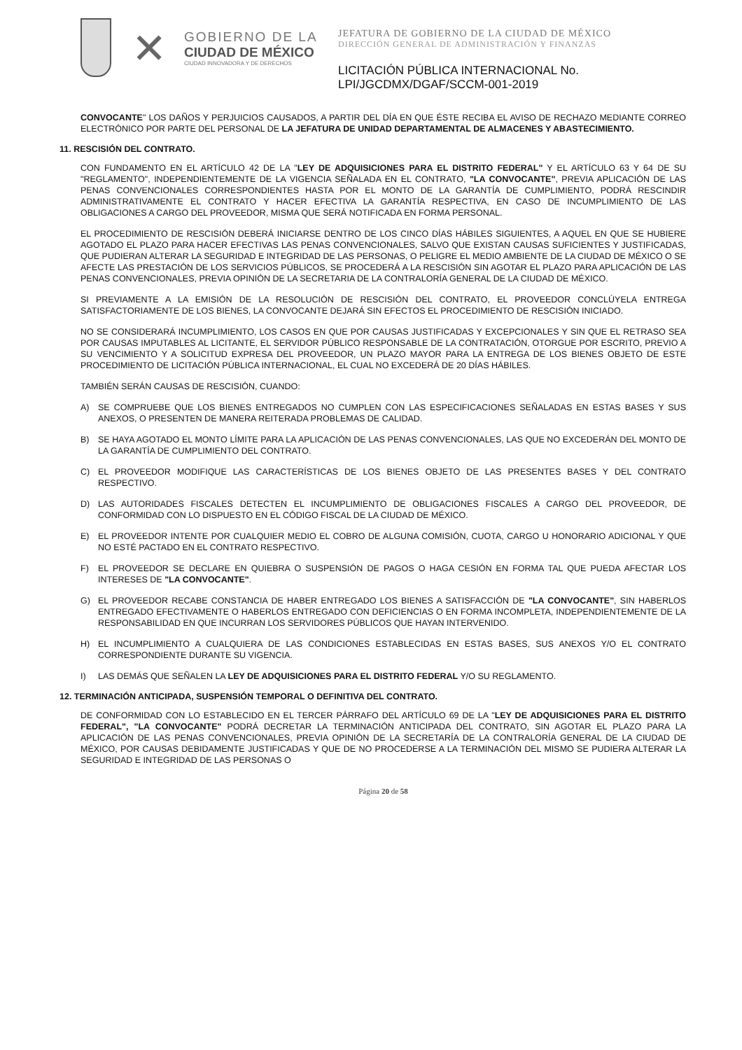✕
GOBIERNO DE LA
CIUDAD DE MÉXICO
CIUDAD INNOVADORA Y DE DERECHOS
JEFATURA DE GOBIERNO DE LA CIUDAD DE MÉXICO
DIRECCIÓN GENERAL DE ADMINISTRACIÓN Y FINANZAS
LICITACIÓN PÚBLICA INTERNACIONAL No.
LPI/JGCDMX/DGAF/SCCM-001-2019
CONVOCANTE" LOS DAÑOS Y PERJUICIOS CAUSADOS, A PARTIR DEL DÍA EN QUE ÉSTE RECIBA EL AVISO DE RECHAZO MEDIANTE CORREO ELECTRÓNICO POR PARTE DEL PERSONAL DE LA JEFATURA DE UNIDAD DEPARTAMENTAL DE ALMACENES Y ABASTECIMIENTO.
11. RESCISIÓN DEL CONTRATO.
CON FUNDAMENTO EN EL ARTÍCULO 42 DE LA "LEY DE ADQUISICIONES PARA EL DISTRITO FEDERAL" Y EL ARTÍCULO 63 Y 64 DE SU "REGLAMENTO", INDEPENDIENTEMENTE DE LA VIGENCIA SEÑALADA EN EL CONTRATO, "LA CONVOCANTE", PREVIA APLICACIÓN DE LAS PENAS CONVENCIONALES CORRESPONDIENTES HASTA POR EL MONTO DE LA GARANTÍA DE CUMPLIMIENTO, PODRÁ RESCINDIR ADMINISTRATIVAMENTE EL CONTRATO Y HACER EFECTIVA LA GARANTÍA RESPECTIVA, EN CASO DE INCUMPLIMIENTO DE LAS OBLIGACIONES A CARGO DEL PROVEEDOR, MISMA QUE SERÁ NOTIFICADA EN FORMA PERSONAL.
EL PROCEDIMIENTO DE RESCISIÓN DEBERÁ INICIARSE DENTRO DE LOS CINCO DÍAS HÁBILES SIGUIENTES, A AQUEL EN QUE SE HUBIERE AGOTADO EL PLAZO PARA HACER EFECTIVAS LAS PENAS CONVENCIONALES, SALVO QUE EXISTAN CAUSAS SUFICIENTES Y JUSTIFICADAS, QUE PUDIERAN ALTERAR LA SEGURIDAD E INTEGRIDAD DE LAS PERSONAS, O PELIGRE EL MEDIO AMBIENTE DE LA CIUDAD DE MÉXICO O SE AFECTE LAS PRESTACIÓN DE LOS SERVICIOS PÚBLICOS, SE PROCEDERÁ A LA RESCISIÓN SIN AGOTAR EL PLAZO PARA APLICACIÓN DE LAS PENAS CONVENCIONALES, PREVIA OPINIÓN DE LA SECRETARIA DE LA CONTRALORÍA GENERAL DE LA CIUDAD DE MÉXICO.
SI PREVIAMENTE A LA EMISIÓN DE LA RESOLUCIÓN DE RESCISIÓN DEL CONTRATO, EL PROVEEDOR CONCLÚYELA ENTREGA SATISFACTORIAMENTE DE LOS BIENES, LA CONVOCANTE DEJARÁ SIN EFECTOS EL PROCEDIMIENTO DE RESCISIÓN INICIADO.
NO SE CONSIDERARÁ INCUMPLIMIENTO, LOS CASOS EN QUE POR CAUSAS JUSTIFICADAS Y EXCEPCIONALES Y SIN QUE EL RETRASO SEA POR CAUSAS IMPUTABLES AL LICITANTE, EL SERVIDOR PÚBLICO RESPONSABLE DE LA CONTRATACIÓN, OTORGUE POR ESCRITO, PREVIO A SU VENCIMIENTO Y A SOLICITUD EXPRESA DEL PROVEEDOR, UN PLAZO MAYOR PARA LA ENTREGA DE LOS BIENES OBJETO DE ESTE PROCEDIMIENTO DE LICITACIÓN PÚBLICA INTERNACIONAL, EL CUAL NO EXCEDERÁ DE 20 DÍAS HÁBILES.
TAMBIÉN SERÁN CAUSAS DE RESCISIÓN, CUANDO:
A) SE COMPRUEBE QUE LOS BIENES ENTREGADOS NO CUMPLEN CON LAS ESPECIFICACIONES SEÑALADAS EN ESTAS BASES Y SUS ANEXOS, O PRESENTEN DE MANERA REITERADA PROBLEMAS DE CALIDAD.
B) SE HAYA AGOTADO EL MONTO LÍMITE PARA LA APLICACIÓN DE LAS PENAS CONVENCIONALES, LAS QUE NO EXCEDERÁN DEL MONTO DE LA GARANTÍA DE CUMPLIMIENTO DEL CONTRATO.
C) EL PROVEEDOR MODIFIQUE LAS CARACTERÍSTICAS DE LOS BIENES OBJETO DE LAS PRESENTES BASES Y DEL CONTRATO RESPECTIVO.
D) LAS AUTORIDADES FISCALES DETECTEN EL INCUMPLIMIENTO DE OBLIGACIONES FISCALES A CARGO DEL PROVEEDOR, DE CONFORMIDAD CON LO DISPUESTO EN EL CÓDIGO FISCAL DE LA CIUDAD DE MÉXICO.
E) EL PROVEEDOR INTENTE POR CUALQUIER MEDIO EL COBRO DE ALGUNA COMISIÓN, CUOTA, CARGO U HONORARIO ADICIONAL Y QUE NO ESTÉ PACTADO EN EL CONTRATO RESPECTIVO.
F) EL PROVEEDOR SE DECLARE EN QUIEBRA O SUSPENSIÓN DE PAGOS O HAGA CESIÓN EN FORMA TAL QUE PUEDA AFECTAR LOS INTERESES DE "LA CONVOCANTE".
G) EL PROVEEDOR RECABE CONSTANCIA DE HABER ENTREGADO LOS BIENES A SATISFACCIÓN DE "LA CONVOCANTE", SIN HABERLOS ENTREGADO EFECTIVAMENTE O HABERLOS ENTREGADO CON DEFICIENCIAS O EN FORMA INCOMPLETA, INDEPENDIENTEMENTE DE LA RESPONSABILIDAD EN QUE INCURRAN LOS SERVIDORES PÚBLICOS QUE HAYAN INTERVENIDO.
H) EL INCUMPLIMIENTO A CUALQUIERA DE LAS CONDICIONES ESTABLECIDAS EN ESTAS BASES, SUS ANEXOS Y/O EL CONTRATO CORRESPONDIENTE DURANTE SU VIGENCIA.
I) LAS DEMÁS QUE SEÑALEN LA LEY DE ADQUISICIONES PARA EL DISTRITO FEDERAL Y/O SU REGLAMENTO.
12. TERMINACIÓN ANTICIPADA, SUSPENSIÓN TEMPORAL O DEFINITIVA DEL CONTRATO.
DE CONFORMIDAD CON LO ESTABLECIDO EN EL TERCER PÁRRAFO DEL ARTÍCULO 69 DE LA "LEY DE ADQUISICIONES PARA EL DISTRITO FEDERAL", "LA CONVOCANTE" PODRÁ DECRETAR LA TERMINACIÓN ANTICIPADA DEL CONTRATO, SIN AGOTAR EL PLAZO PARA LA APLICACIÓN DE LAS PENAS CONVENCIONALES, PREVIA OPINIÓN DE LA SECRETARÍA DE LA CONTRALORÍA GENERAL DE LA CIUDAD DE MÉXICO, POR CAUSAS DEBIDAMENTE JUSTIFICADAS Y QUE DE NO PROCEDERSE A LA TERMINACIÓN DEL MISMO SE PUDIERA ALTERAR LA SEGURIDAD E INTEGRIDAD DE LAS PERSONAS O
Página 20 de 58